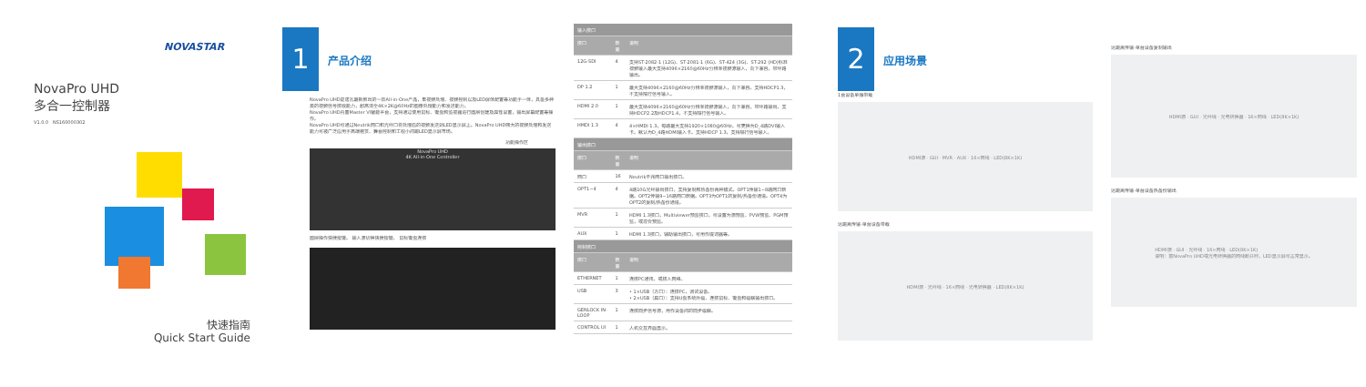NOVASTAR
NovaPro UHD
多合一控制器
V1.0.0 NS160000302
快速指南
Quick Start Guide
1
产品介绍
NovaPro UHD是诺瓦最新推出的一款All-in-One产品，集视频处理、视频控制以及LED屏体配置等功能于一体，具备多种类的视频信号接收能力，超高清全4K×2K@60Hz的图像处理能力和发送能力。
NovaPro UHD内置Master VI智能平台，支持通过使用鼠标、键盘和监视器进行图层创建及属性设置，输出屏幕配置等操作。
NovaPro UHD可通过Neutrik网口和光纤口将处理后的视频发送到LED显示屏上。NovaPro UHD强大的视频处理和发送能力可被广泛应用于高端租赁、舞台控制和工程小间距LED显示屏市场。
功能操作区
NovaPro UHD
4K All-in-One Controller
图层操作快捷按键。 输入源切换快捷按键。 鼠标键盘连接
| 输入接口 | | |
| --- | --- | --- |
| 接口 | 数量 | 说明 |
| 12G-SDI | 4 | 支持ST-2082-1 (12G)、ST-2081-1 (6G)、ST-424 (3G)、ST-292 (HD)标准视频输入最大支持4096×2160@60Hz分辨率视频源输入，向下兼容，带环路输出。 |
| DP 1.2 | 1 | 最大支持4096×2160@60Hz分辨率视频源输入，向下兼容。支持HDCP1.3，不支持隔行信号输入。 |
| HDMI 2.0 | 1 | 最大支持4096×2160@60Hz分辨率视频源输入，向下兼容，带环路输出。支持HDCP2.2及HDCP1.4，不支持隔行信号输入。 |
| HMDI 1.3 | 4 | 4×HMDI 1.3，每路最大支持1920×1080@60Hz。可更换为D_4路DVI输入卡。默认为D_4路HDMI输入卡。支持HDCP 1.3，支持隔行信号输入。 |
| 输出接口 | | |
| 接口 | 数量 | 说明 |
| 网口 | 16 | Neutrik千兆网口输出接口。 |
| OPT1~4 | 4 | 4路10G光纤输出接口，支持复制和热备份两种模式。OPT1传输1~8路网口数据。OPT2传输9~16路网口数据。OPT3为OPT1的复制/热备份通道。OPT4为OPT2的复制/热备份通道。 |
| MVR | 1 | HDMI 1.3接口，Multiviewer预监接口，可设置为源预监、PVW预监、PGM预监，或混合预监。 |
| AUX | 1 | HDMI 1.3接口，辅助输出接口，可用作提词器等。 |
| 控制接口 | | |
| 接口 | 数量 | 说明 |
| ETHERNET | 1 | 连接PC通讯，或接入网络。 |
| USB | 3 | • 1×USB（方口）：连接PC，调试设备。 • 2×USB（扁口）：支持U盘系统升级、连接鼠标、键盘和级联输出接口。 |
| GENLOCK IN-LOOP | 1 | 连接同步信号源，用作设备间的同步级联。 |
| CONTROL UI | 1 | 人机交互界面显示。 |
2
应用场景
1台设备单独带载
HDMI源 · GUI · MVR · AUX · 16×网线 · LED(8K×1K)
远距离传输-单台设备带载
HDMI源 · 光纤线 · 16×网线 · 光电转换器 · LED(8K×1K)
远距离传输-单台设备复制输出
HDMI源 · GUI · 光纤线 · 光电转换器 · 16×网线 · LED(8K×1K)
远距离传输-单台设备热备份输出
HDMI源 · GUI · 光纤线 · 16×网线 · LED(8K×1K)
说明：若NovaPro UHD或光电转换器的网线断开时，LED显示屏可正常显示。